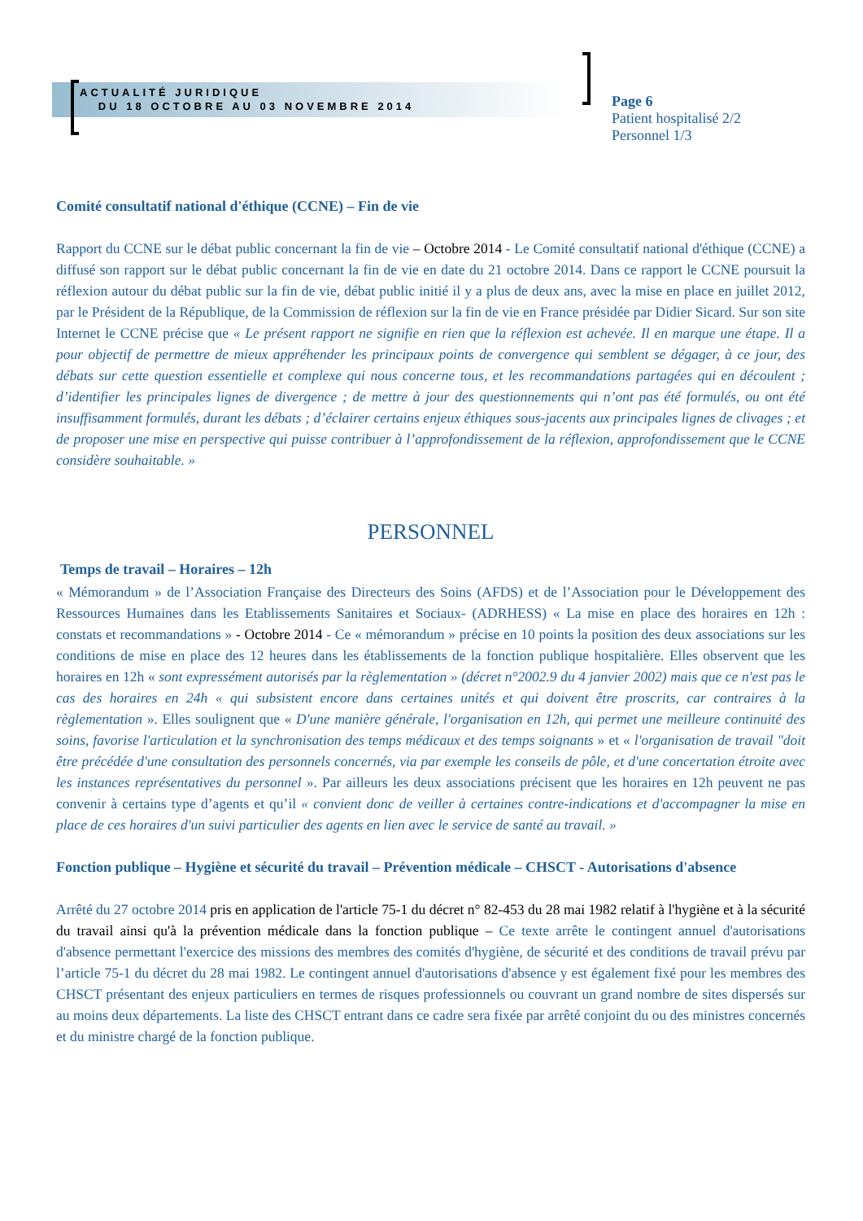ACTUALITÉ JURIDIQUE
DU 18 OCTOBRE AU 03 NOVEMBRE 2014
Page 6
Patient hospitalisé 2/2
Personnel 1/3
Comité consultatif national d'éthique (CCNE) – Fin de vie
Rapport du CCNE sur le débat public concernant la fin de vie – Octobre 2014 - Le Comité consultatif national d'éthique (CCNE) a diffusé son rapport sur le débat public concernant la fin de vie en date du 21 octobre 2014. Dans ce rapport le CCNE poursuit la réflexion autour du débat public sur la fin de vie, débat public initié il y a plus de deux ans, avec la mise en place en juillet 2012, par le Président de la République, de la Commission de réflexion sur la fin de vie en France présidée par Didier Sicard. Sur son site Internet le CCNE précise que « Le présent rapport ne signifie en rien que la réflexion est achevée. Il en marque une étape. Il a pour objectif de permettre de mieux appréhender les principaux points de convergence qui semblent se dégager, à ce jour, des débats sur cette question essentielle et complexe qui nous concerne tous, et les recommandations partagées qui en découlent ; d’identifier les principales lignes de divergence ; de mettre à jour des questionnements qui n’ont pas été formulés, ou ont été insuffisamment formulés, durant les débats ; d’éclairer certains enjeux éthiques sous-jacents aux principales lignes de clivages ; et de proposer une mise en perspective qui puisse contribuer à l’approfondissement de la réflexion, approfondissement que le CCNE considère souhaitable. »
PERSONNEL
Temps de travail – Horaires – 12h
« Mémorandum » de l’Association Française des Directeurs des Soins (AFDS) et de l’Association pour le Développement des Ressources Humaines dans les Etablissements Sanitaires et Sociaux- (ADRHESS) « La mise en place des horaires en 12h : constats et recommandations » - Octobre 2014 - Ce « mémorandum » précise en 10 points la position des deux associations sur les conditions de mise en place des 12 heures dans les établissements de la fonction publique hospitalière. Elles observent que les horaires en 12h « sont expressément autorisés par la règlementation » (décret n°2002.9 du 4 janvier 2002) mais que ce n'est pas le cas des horaires en 24h « qui subsistent encore dans certaines unités et qui doivent être proscrits, car contraires à la règlementation ». Elles soulignent que « D'une manière générale, l'organisation en 12h, qui permet une meilleure continuité des soins, favorise l'articulation et la synchronisation des temps médicaux et des temps soignants » et « l'organisation de travail "doit être précédée d'une consultation des personnels concernés, via par exemple les conseils de pôle, et d'une concertation étroite avec les instances représentatives du personnel ». Par ailleurs les deux associations précisent que les horaires en 12h peuvent ne pas convenir à certains type d’agents et qu’il « convient donc de veiller à certaines contre-indications et d'accompagner la mise en place de ces horaires d'un suivi particulier des agents en lien avec le service de santé au travail. »
Fonction publique – Hygiène et sécurité du travail – Prévention médicale – CHSCT - Autorisations d'absence
Arrêté du 27 octobre 2014 pris en application de l'article 75-1 du décret n° 82-453 du 28 mai 1982 relatif à l'hygiène et à la sécurité du travail ainsi qu'à la prévention médicale dans la fonction publique – Ce texte arrête le contingent annuel d'autorisations d'absence permettant l'exercice des missions des membres des comités d'hygiène, de sécurité et des conditions de travail prévu par l’article 75-1 du décret du 28 mai 1982. Le contingent annuel d'autorisations d'absence y est également fixé pour les membres des CHSCT présentant des enjeux particuliers en termes de risques professionnels ou couvrant un grand nombre de sites dispersés sur au moins deux départements. La liste des CHSCT entrant dans ce cadre sera fixée par arrêté conjoint du ou des ministres concernés et du ministre chargé de la fonction publique.